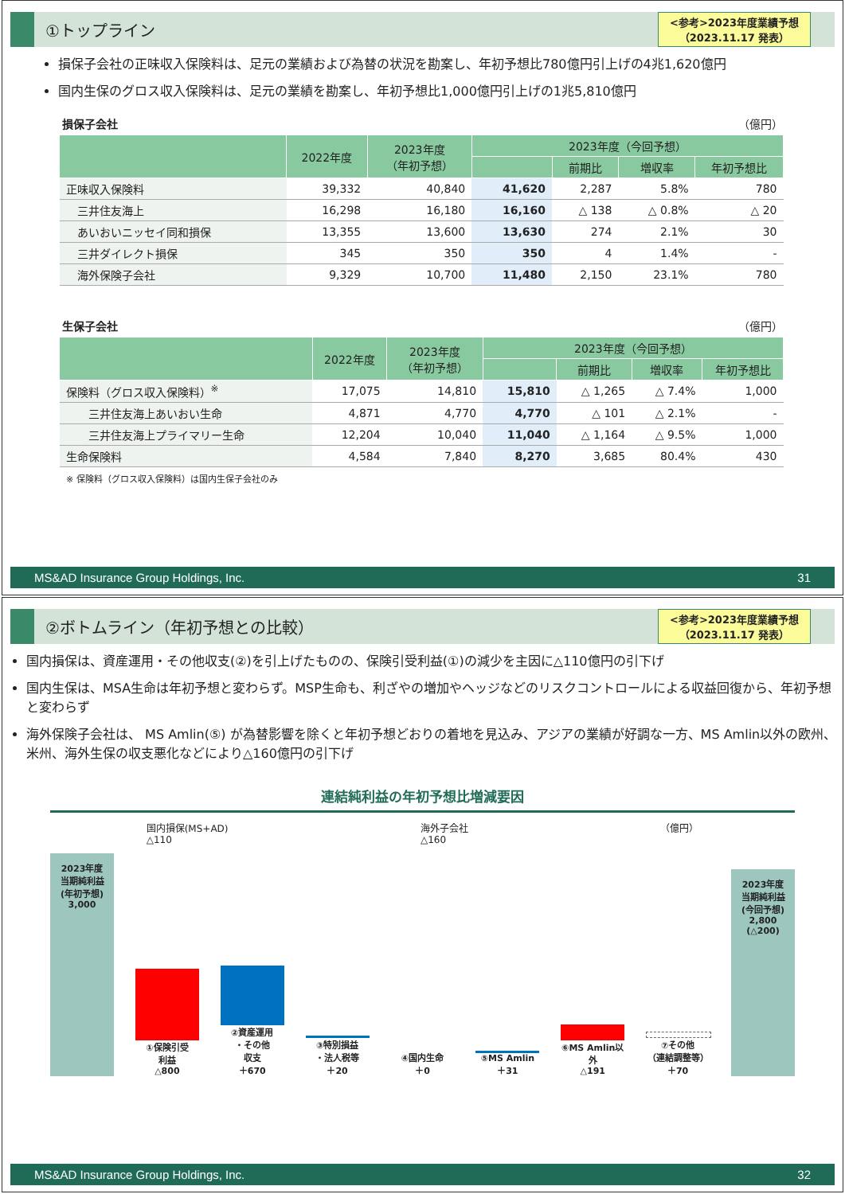①トップライン
<参考>2023年度業績予想
（2023.11.17 発表）
損保子会社の正味収入保険料は、足元の業績および為替の状況を勘案し、年初予想比780億円引上げの4兆1,620億円
国内生保のグロス収入保険料は、足元の業績を勘案し、年初予想比1,000億円引上げの1兆5,810億円
損保子会社 （億円）
| | 2022年度 | 2023年度 （年初予想） | 2023年度（今回予想） | | | |
| --- | --- | --- | --- | --- | --- | --- |
| | | | | 前期比 | 増収率 | 年初予想比 |
| 正味収入保険料 | 39,332 | 40,840 | 41,620 | 2,287 | 5.8% | 780 |
| 三井住友海上 | 16,298 | 16,180 | 16,160 | △ 138 | △ 0.8% | △ 20 |
| あいおいニッセイ同和損保 | 13,355 | 13,600 | 13,630 | 274 | 2.1% | 30 |
| 三井ダイレクト損保 | 345 | 350 | 350 | 4 | 1.4% | - |
| 海外保険子会社 | 9,329 | 10,700 | 11,480 | 2,150 | 23.1% | 780 |
生保子会社 （億円）
| | 2022年度 | 2023年度 （年初予想） | 2023年度（今回予想） | | | |
| --- | --- | --- | --- | --- | --- | --- |
| | | | | 前期比 | 増収率 | 年初予想比 |
| 保険料（グロス収入保険料）<sup>※</sup> | 17,075 | 14,810 | 15,810 | △ 1,265 | △ 7.4% | 1,000 |
| 三井住友海上あいおい生命 | 4,871 | 4,770 | 4,770 | △ 101 | △ 2.1% | - |
| 三井住友海上プライマリー生命 | 12,204 | 10,040 | 11,040 | △ 1,164 | △ 9.5% | 1,000 |
| 生命保険料 | 4,584 | 7,840 | 8,270 | 3,685 | 80.4% | 430 |
※ 保険料（グロス収入保険料）は国内生保子会社のみ
MS&AD Insurance Group Holdings, Inc. 31
②ボトムライン（年初予想との比較）
<参考>2023年度業績予想
（2023.11.17 発表）
国内損保は、資産運用・その他収支(②)を引上げたものの、保険引受利益(①)の減少を主因に△110億円の引下げ
国内生保は、MSA生命は年初予想と変わらず。MSP生命も、利ざやの増加やヘッジなどのリスクコントロールによる収益回復から、年初予想と変わらず
海外保険子会社は、 MS Amlin(⑤) が為替影響を除くと年初予想どおりの着地を見込み、アジアの業績が好調な一方、MS Amlin以外の欧州、米州、海外生保の収支悪化などにより△160億円の引下げ
連結純利益の年初予想比増減要因
国内損保(MS+AD)
△110 海外子会社
△160 （億円）
2023年度
当期純利益
(年初予想)
3,000
①保険引受
利益
△800
②資産運用
・その他
収支
＋670
③特別損益
・法人税等
＋20
④国内生命
＋0
⑤MS Amlin
＋31
⑥MS Amlin以外
△191
⑦その他
（連結調整等）
＋70
2023年度
当期純利益
(今回予想)
2,800
(△200)
MS&AD Insurance Group Holdings, Inc. 32